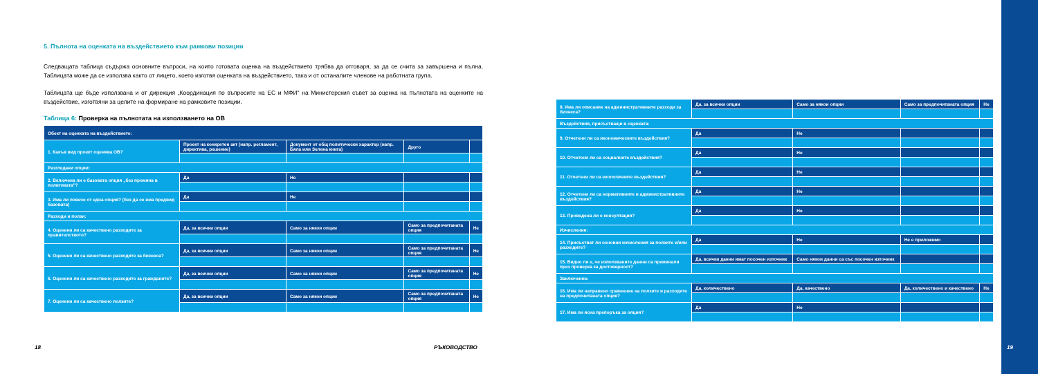5. Пълнота на оценката на въздействието към рамкови позиции
Следващата таблица съдържа основните въпроси, на които готовата оценка на въздействието трябва да отговаря, за да се счита за завършена и пълна. Таблицата може да се използва както от лицето, което изготвя оценката на въздействието, така и от останалите членове на работната група.
Таблицата ще бъде използвана и от дирекция „Координация по въпросите на ЕС и МФИ" на Министерския съвет за оценка на пълнотата на оценките на въздействие, изготвяни за целите на формиране на рамковите позиции.
Таблица 6: Проверка на пълнотата на използването на ОВ
| Обект на оценката на въздействието: | | | | |
| 1. Какъв вид проект оценява ОВ? | Проект на конкретен акт (напр. регламент, директива, решение) | Документ от общ политически характер (напр. Бяла или Зелена книга) | Друго | |
| Разгледани опции: | | | | |
| 2. Включена ли е базовата опция „без промяна в политиката"? | Да | Не | | |
| 3. Има ли повече от една опция? (без да се има предвид базовата) | Да | Не | | |
| Разходи и ползи: | | | | |
| 4. Оценени ли са качествено разходите за правителството? | Да, за всички опции | Само за някои опции | Само за предпочитаната опция | Не |
| 5. Оценени ли са качествено разходите за бизнеса? | Да, за всички опции | Само за някои опции | Само за предпочитаната опция | Не |
| 6. Оценени ли са качествено разходите за гражданите? | Да, за всички опции | Само за някои опции | Само за предпочитаната опция | Не |
| 7. Оценени ли са качествено ползите? | Да, за всички опции | Само за някои опции | Само за предпочитаната опция | Не |
18 РЪКОВОДСТВО
| 8. Има ли описание на административните разходи за бизнеса? | Да, за всички опции | Само за някои опции | Само за предпочитаната опция | Не |
| Въздействия, присъстващи в оценката: | | | | |
| 9. Отчетени ли са икономическите въздействия? | Да | Не | | |
| 10. Отчетени ли са социалните въздействия? | Да | Не | | |
| 11. Отчетени ли са екологичните въздействия? | Да | Не | | |
| 12. Отчетени ли са нормативните и административните въздействия? | Да | Не | | |
| 13. Проведена ли е консултация? | Да | Не | | |
| Изчисления: | | | | |
| 14. Присъстват ли основни изчисления за ползите и/или разходите? | Да | Не | Не е приложимо | |
| 15. Видно ли е, че използваните данни са преминали през проверка за достоверност? | Да, всички данни имат посочен източник | Само някои данни са със посочен източник | | |
| Заключение: | | | | |
| 16. Има ли направено сравнение на ползите и разходите на предпочитаната опция? | Да, количествено | Да, качествено | Да, количествено и качествено | Не |
| 17. Има ли ясна препоръка за опция? | Да | Не | | |
19